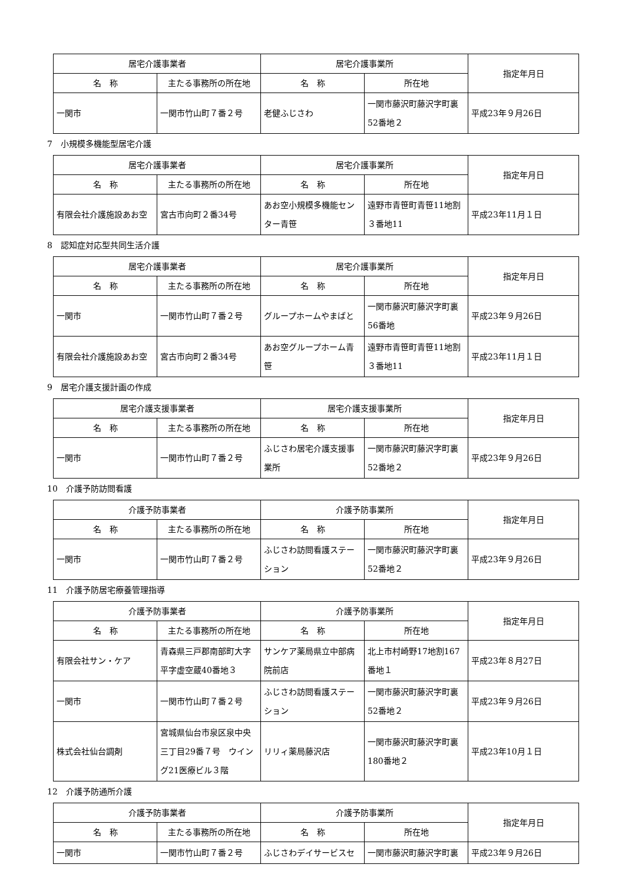| 居宅介護事業者 | | 居宅介護事業所 | | 指定年月日 |
| --- | --- | --- | --- | --- |
| 名 称 | 主たる事務所の所在地 | 名 称 | 所在地 | |
| 一関市 | 一関市竹山町７番２号 | 老健ふじさわ | 一関市藤沢町藤沢字町裏52番地２ | 平成23年９月26日 |
7　小規模多機能型居宅介護
| 居宅介護事業者 | | 居宅介護事業所 | | 指定年月日 |
| --- | --- | --- | --- | --- |
| 名 称 | 主たる事務所の所在地 | 名 称 | 所在地 | |
| 有限会社介護施設あお空 | 宮古市向町２番34号 | あお空小規模多機能センター青笹 | 遠野市青笹町青笹11地割３番地11 | 平成23年11月１日 |
8　認知症対応型共同生活介護
| 居宅介護事業者 | | 居宅介護事業所 | | 指定年月日 |
| --- | --- | --- | --- | --- |
| 名 称 | 主たる事務所の所在地 | 名 称 | 所在地 | |
| 一関市 | 一関市竹山町７番２号 | グループホームやまばと | 一関市藤沢町藤沢字町裏56番地 | 平成23年９月26日 |
| 有限会社介護施設あお空 | 宮古市向町２番34号 | あお空グループホーム青笹 | 遠野市青笹町青笹11地割３番地11 | 平成23年11月１日 |
9　居宅介護支援計画の作成
| 居宅介護支援事業者 | | 居宅介護支援事業所 | | 指定年月日 |
| --- | --- | --- | --- | --- |
| 名 称 | 主たる事務所の所在地 | 名 称 | 所在地 | |
| 一関市 | 一関市竹山町７番２号 | ふじさわ居宅介護支援事業所 | 一関市藤沢町藤沢字町裏52番地２ | 平成23年９月26日 |
10　介護予防訪問看護
| 介護予防事業者 | | 介護予防事業所 | | 指定年月日 |
| --- | --- | --- | --- | --- |
| 名 称 | 主たる事務所の所在地 | 名 称 | 所在地 | |
| 一関市 | 一関市竹山町７番２号 | ふじさわ訪問看護ステーション | 一関市藤沢町藤沢字町裏52番地２ | 平成23年９月26日 |
11　介護予防居宅療養管理指導
| 介護予防事業者 | | 介護予防事業所 | | 指定年月日 |
| --- | --- | --- | --- | --- |
| 名 称 | 主たる事務所の所在地 | 名 称 | 所在地 | |
| 有限会社サン・ケア | 青森県三戸郡南部町大字平字虚空蔵40番地３ | サンケア薬局県立中部病院前店 | 北上市村崎野17地割167番地１ | 平成23年８月27日 |
| 一関市 | 一関市竹山町７番２号 | ふじさわ訪問看護ステーション | 一関市藤沢町藤沢字町裏52番地２ | 平成23年９月26日 |
| 株式会社仙台調剤 | 宮城県仙台市泉区泉中央三丁目29番７号 ウイング21医療ビル３階 | リリィ薬局藤沢店 | 一関市藤沢町藤沢字町裏180番地２ | 平成23年10月１日 |
12　介護予防通所介護
| 介護予防事業者 | | 介護予防事業所 | | 指定年月日 |
| --- | --- | --- | --- | --- |
| 名 称 | 主たる事務所の所在地 | 名 称 | 所在地 | |
| 一関市 | 一関市竹山町７番２号 | ふじさわデイサービスセ | 一関市藤沢町藤沢字町裏 | 平成23年９月26日 |